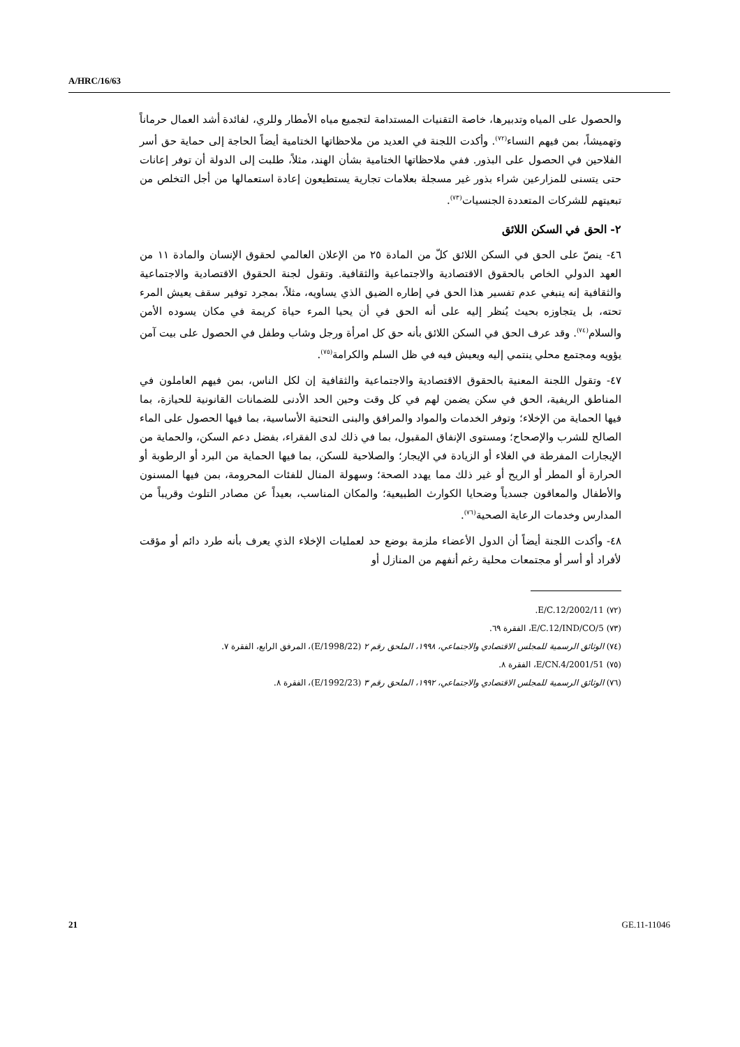A/HRC/16/63
والحصول على المياه وتدبيرها، خاصة التقنيات المستدامة لتجميع مياه الأمطار وللري، لفائدة أشد العمال حرماناً وتهميشاً، بمن فيهم النساء<sup>(٧٢)</sup>. وأكدت اللجنة في العديد من ملاحظاتها الختامية أيضاً الحاجة إلى حماية حق أسر الفلاحين في الحصول على البذور. ففي ملاحظاتها الختامية بشأن الهند، مثلاً، طلبت إلى الدولة أن توفر إعانات حتى يتسنى للمزارعين شراء بذور غير مسجلة بعلامات تجارية يستطيعون إعادة استعمالها من أجل التخلص من تبعيتهم للشركات المتعددة الجنسيات<sup>(٧٣)</sup>.
٢- الحق في السكن اللائق
٤٦- ينصّ على الحق في السكن اللائق كلّ من المادة ٢٥ من الإعلان العالمي لحقوق الإنسان والمادة ١١ من العهد الدولي الخاص بالحقوق الاقتصادية والاجتماعية والثقافية. وتقول لجنة الحقوق الاقتصادية والاجتماعية والثقافية إنه ينبغي عدم تفسير هذا الحق في إطاره الضيق الذي يساويه، مثلاً، بمجرد توفير سقف يعيش المرء تحته، بل يتجاوزه بحيث يُنظر إليه على أنه الحق في أن يحيا المرء حياة كريمة في مكان يسوده الأمن والسلام<sup>(٧٤)</sup>. وقد عرف الحق في السكن اللائق بأنه حق كل امرأة ورجل وشاب وطفل في الحصول على بيت آمن يؤويه ومجتمع محلي ينتمي إليه ويعيش فيه في ظل السلم والكرامة<sup>(٧٥)</sup>.
٤٧- وتقول اللجنة المعنية بالحقوق الاقتصادية والاجتماعية والثقافية إن لكل الناس، بمن فيهم العاملون في المناطق الريفية، الحق في سكن يضمن لهم في كل وقت وحين الحد الأدنى للضمانات القانونية للحيازة، بما فيها الحماية من الإخلاء؛ وتوفر الخدمات والمواد والمرافق والبنى التحتية الأساسية، بما فيها الحصول على الماء الصالح للشرب والإصحاح؛ ومستوى الإنفاق المقبول، بما في ذلك لدى الفقراء، بفضل دعم السكن، والحماية من الإيجارات المفرطة في الغلاء أو الزيادة في الإيجار؛ والصلاحية للسكن، بما فيها الحماية من البرد أو الرطوبة أو الحرارة أو المطر أو الريح أو غير ذلك مما يهدد الصحة؛ وسهولة المنال للفئات المحرومة، بمن فيها المسنون والأطفال والمعاقون جسدياً وضحايا الكوارث الطبيعية؛ والمكان المناسب، بعيداً عن مصادر التلوث وقريباً من المدارس وخدمات الرعاية الصحية<sup>(٧٦)</sup>.
٤٨- وأكدت اللجنة أيضاً أن الدول الأعضاء ملزمة بوضع حد لعمليات الإخلاء الذي يعرف بأنه طرد دائم أو مؤقت لأفراد أو أسر أو مجتمعات محلية رغم أنفهم من المنازل أو
(٧٢) E/C.12/2002/11.
(٧٣) E/C.12/IND/CO/5، الفقرة ٦٩.
(٧٤) الوثائق الرسمية للمجلس الاقتصادي والاجتماعي، ١٩٩٨، الملحق رقم ٢ (E/1998/22)، المرفق الرابع، الفقرة ٧.
(٧٥) E/CN.4/2001/51، الفقرة ٨.
(٧٦) الوثائق الرسمية للمجلس الاقتصادي والاجتماعي، ١٩٩٢، الملحق رقم ٣ (E/1992/23)، الفقرة ٨.
21 GE.11-11046